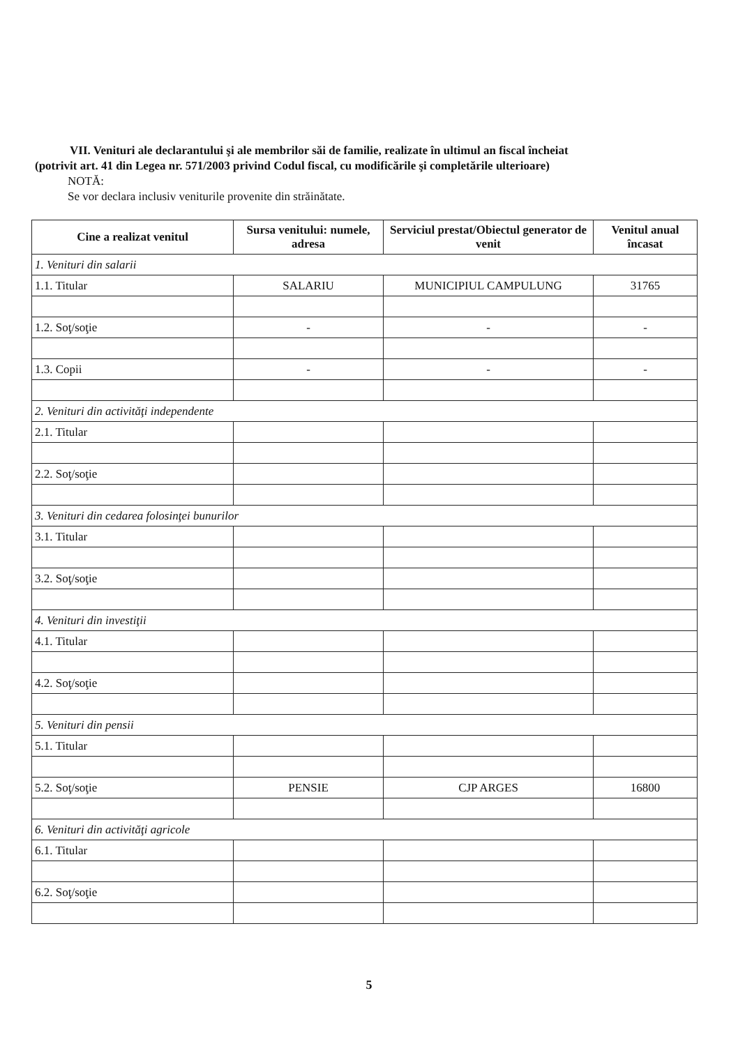VII. Venituri ale declarantului şi ale membrilor săi de familie, realizate în ultimul an fiscal încheiat
(potrivit art. 41 din Legea nr. 571/2003 privind Codul fiscal, cu modificările şi completările ulterioare)
NOTĂ:
Se vor declara inclusiv veniturile provenite din străinătate.
| Cine a realizat venitul | Sursa venitului: numele, adresa | Serviciul prestat/Obiectul generator de venit | Venitul anual încasat |
| --- | --- | --- | --- |
| 1. Venituri din salarii | | | |
| 1.1. Titular | SALARIU | MUNICIPIUL CAMPULUNG | 31765 |
| 1.2. Soţ/soţie | - | - | - |
| 1.3. Copii | - | - | - |
| 2. Venituri din activităţi independente | | | |
| 2.1. Titular | | | |
| 2.2. Soţ/soţie | | | |
| 3. Venituri din cedarea folosinţei bunurilor | | | |
| 3.1. Titular | | | |
| 3.2. Soţ/soţie | | | |
| 4. Venituri din investiţii | | | |
| 4.1. Titular | | | |
| 4.2. Soţ/soţie | | | |
| 5. Venituri din pensii | | | |
| 5.1. Titular | | | |
| 5.2. Soţ/soţie | PENSIE | CJP ARGES | 16800 |
| 6. Venituri din activităţi agricole | | | |
| 6.1. Titular | | | |
| 6.2. Soţ/soţie | | | |
5